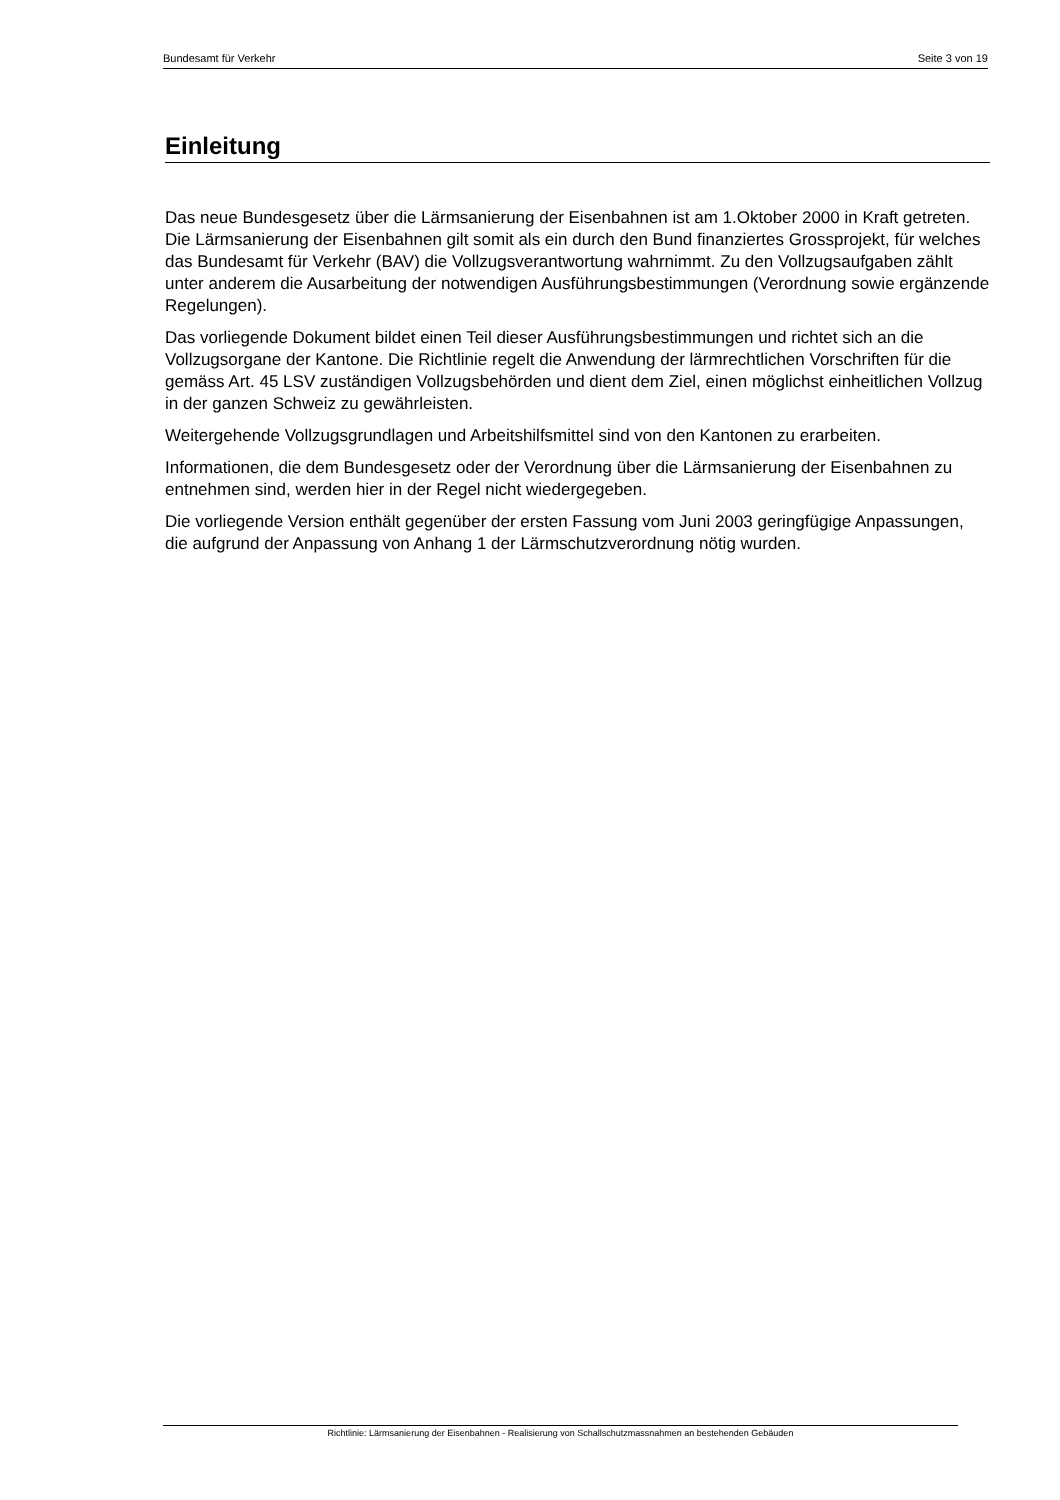Bundesamt für Verkehr Seite 3 von 19
Einleitung
Das neue Bundesgesetz über die Lärmsanierung der Eisenbahnen ist am 1.Oktober 2000 in Kraft getreten. Die Lärmsanierung der Eisenbahnen gilt somit als ein durch den Bund finanziertes Grossprojekt, für welches das Bundesamt für Verkehr (BAV) die Vollzugsverantwortung wahrnimmt. Zu den Vollzugsaufgaben zählt unter anderem die Ausarbeitung der notwendigen Ausführungsbestimmungen (Verordnung sowie ergänzende Regelungen).
Das vorliegende Dokument bildet einen Teil dieser Ausführungsbestimmungen und richtet sich an die Vollzugsorgane der Kantone. Die Richtlinie regelt die Anwendung der lärmrechtlichen Vorschriften für die gemäss Art. 45 LSV zuständigen Vollzugsbehörden und dient dem Ziel, einen möglichst einheitlichen Vollzug in der ganzen Schweiz zu gewährleisten.
Weitergehende Vollzugsgrundlagen und Arbeitshilfsmittel sind von den Kantonen zu erarbeiten.
Informationen, die dem Bundesgesetz oder der Verordnung über die Lärmsanierung der Eisenbahnen zu entnehmen sind, werden hier in der Regel nicht wiedergegeben.
Die vorliegende Version enthält gegenüber der ersten Fassung vom Juni 2003 geringfügige Anpassungen, die aufgrund der Anpassung von Anhang 1 der Lärmschutzverordnung nötig wurden.
Richtlinie: Lärmsanierung der Eisenbahnen - Realisierung von Schallschutzmassnahmen an bestehenden Gebäuden